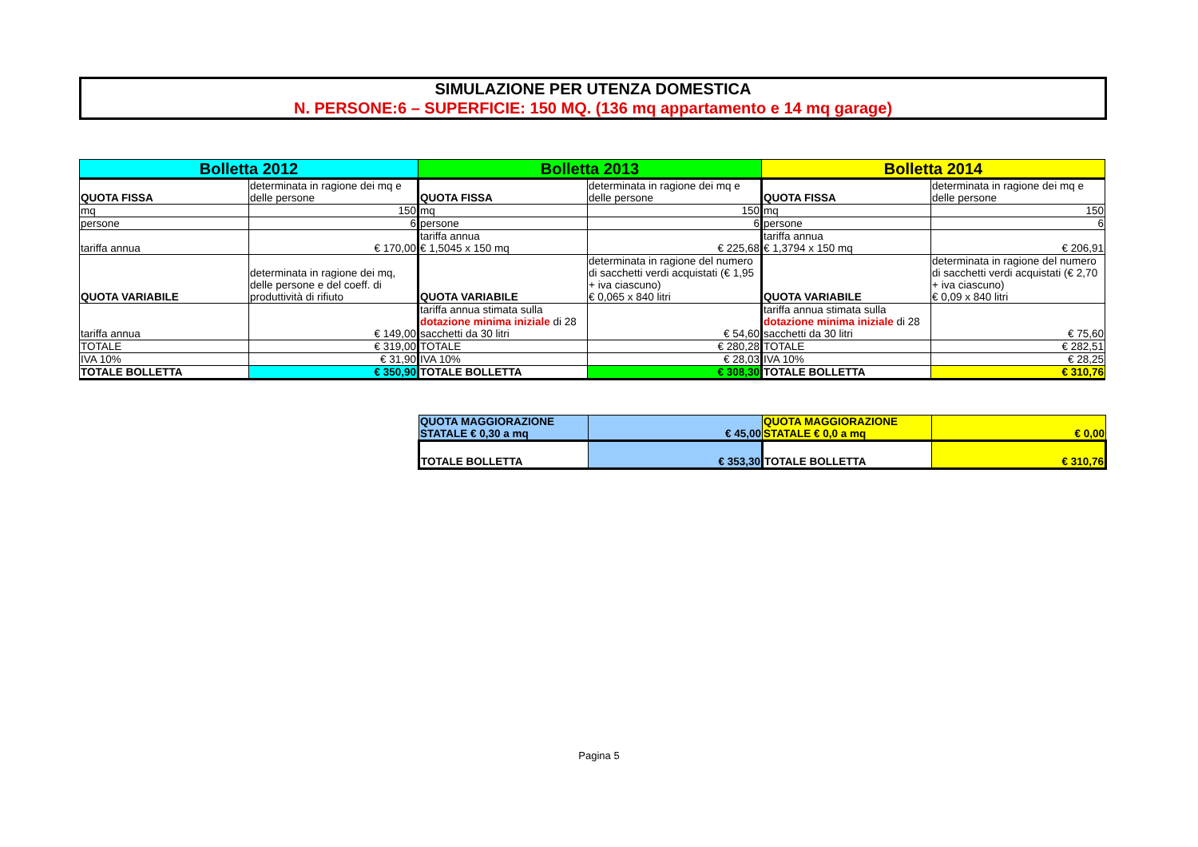SIMULAZIONE PER UTENZA DOMESTICA
N. PERSONE:6 – SUPERFICIE: 150 MQ. (136 mq appartamento e 14 mq garage)
| Bolletta 2012 | | Bolletta 2013 | | Bolletta 2014 | |
| QUOTA FISSA | determinata in ragione dei mq e delle persone | QUOTA FISSA | determinata in ragione dei mq e delle persone | QUOTA FISSA | determinata in ragione dei mq e delle persone |
| mq | 150 | mq | 150 | mq | 150 |
| persone | 6 | persone | 6 | persone | 6 |
| tariffa annua | € 170,00 | tariffa annua € 1,5045 x 150 mq | € 225,68 | tariffa annua € 1,3794 x 150 mq | € 206,91 |
| QUOTA VARIABILE | determinata in ragione dei mq, delle persone e del coeff. di produttività di rifiuto | QUOTA VARIABILE | determinata in ragione del numero di sacchetti verdi acquistati (€ 1,95 + iva ciascuno) € 0,065 x 840 litri | QUOTA VARIABILE | determinata in ragione del numero di sacchetti verdi acquistati (€ 2,70 + iva ciascuno) € 0,09 x 840 litri |
| tariffa annua | € 149,00 | tariffa annua stimata sulla dotazione minima iniziale di 28 sacchetti da 30 litri | € 54,60 | tariffa annua stimata sulla dotazione minima iniziale di 28 sacchetti da 30 litri | € 75,60 |
| TOTALE | € 319,00 | TOTALE | € 280,28 | TOTALE | € 282,51 |
| IVA 10% | € 31,90 | IVA 10% | € 28,03 | IVA 10% | € 28,25 |
| TOTALE BOLLETTA | € 350,90 | TOTALE BOLLETTA | € 308,30 | TOTALE BOLLETTA | € 310,76 |
| QUOTA MAGGIORAZIONE STATALE € 0,30 a mq | € 45,00 | QUOTA MAGGIORAZIONE STATALE € 0,0 a mq | € 0,00 |
| TOTALE BOLLETTA | € 353,30 | TOTALE BOLLETTA | € 310,76 |
Pagina 5